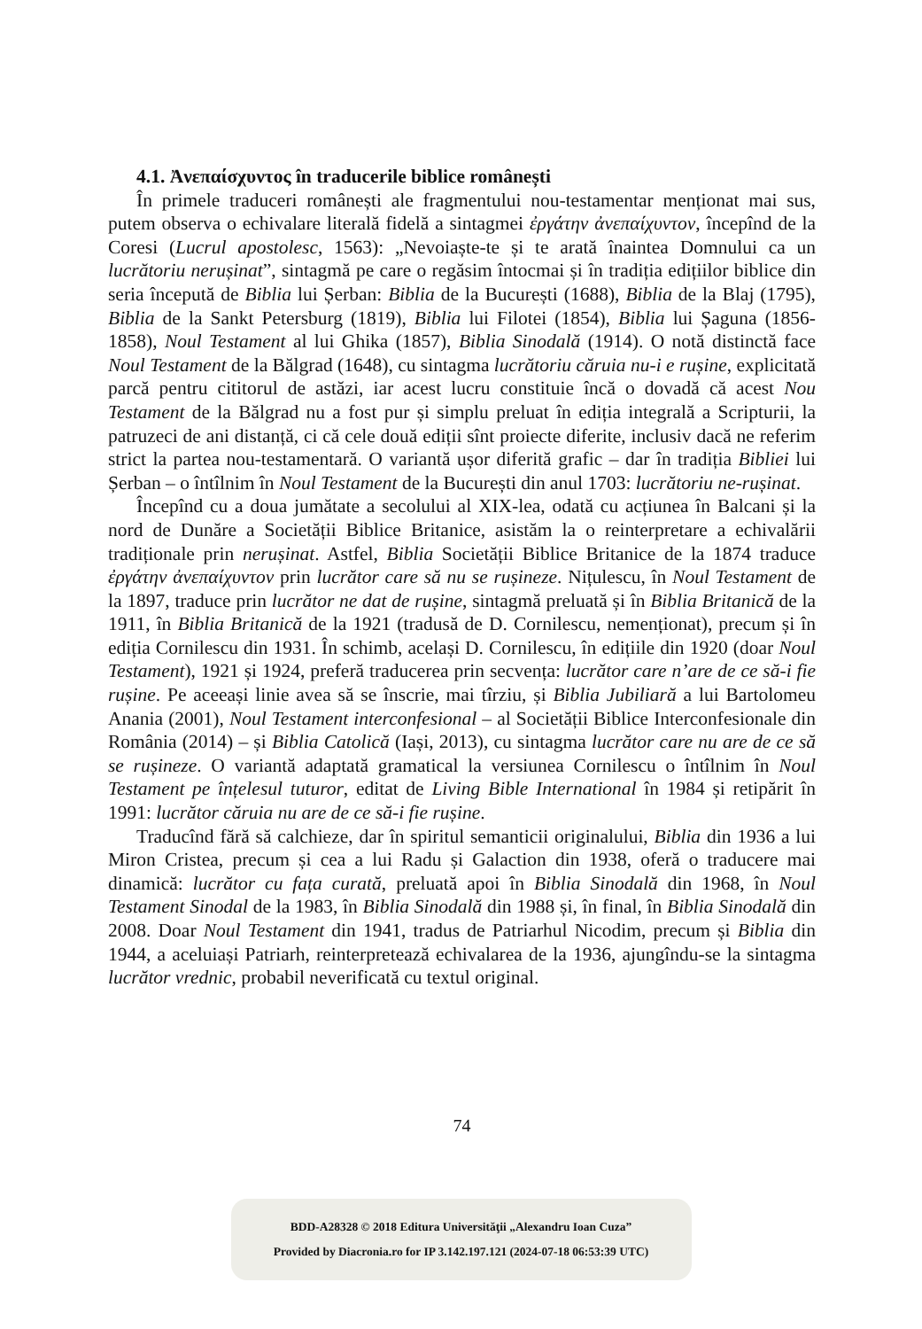4.1. Ἀνεπαίσχυντος în traducerile biblice românești
În primele traduceri românești ale fragmentului nou-testamentar menționat mai sus, putem observa o echivalare literală fidelă a sintagmei ἐργάτην ἀνεπαίχυντον, începînd de la Coresi (Lucrul apostolesc, 1563): „Nevoiaște-te și te arată înaintea Domnului ca un lucrătoriu nerușinat”, sintagmă pe care o regăsim întocmai și în tradiția edițiilor biblice din seria începută de Biblia lui Șerban: Biblia de la București (1688), Biblia de la Blaj (1795), Biblia de la Sankt Petersburg (1819), Biblia lui Filotei (1854), Biblia lui Șaguna (1856-1858), Noul Testament al lui Ghika (1857), Biblia Sinodală (1914). O notă distinctă face Noul Testament de la Bălgrad (1648), cu sintagma lucrătoriu căruia nu-i e rușine, explicitată parcă pentru cititorul de astăzi, iar acest lucru constituie încă o dovadă că acest Nou Testament de la Bălgrad nu a fost pur și simplu preluat în ediția integrală a Scripturii, la patruzeci de ani distanță, ci că cele două ediții sînt proiecte diferite, inclusiv dacă ne referim strict la partea nou-testamentară. O variantă ușor diferită grafic – dar în tradiția Bibliei lui Șerban – o întîlnim în Noul Testament de la București din anul 1703: lucrătoriu ne-rușinat.
Începînd cu a doua jumătate a secolului al XIX-lea, odată cu acțiunea în Balcani și la nord de Dunăre a Societății Biblice Britanice, asistăm la o reinterpretare a echivalării tradiționale prin nerușinat. Astfel, Biblia Societății Biblice Britanice de la 1874 traduce ἐργάτην ἀνεπαίχυντον prin lucrător care să nu se rușineze. Nițulescu, în Noul Testament de la 1897, traduce prin lucrător ne dat de rușine, sintagmă preluată și în Biblia Britanică de la 1911, în Biblia Britanică de la 1921 (tradusă de D. Cornilescu, nemenționat), precum și în ediția Cornilescu din 1931. În schimb, același D. Cornilescu, în edițiile din 1920 (doar Noul Testament), 1921 și 1924, preferă traducerea prin secvența: lucrător care n’are de ce să-i fie rușine. Pe aceeași linie avea să se înscrie, mai tîrziu, și Biblia Jubiliară a lui Bartolomeu Anania (2001), Noul Testament interconfesional – al Societății Biblice Interconfesionale din România (2014) – și Biblia Catolică (Iași, 2013), cu sintagma lucrător care nu are de ce să se rușineze. O variantă adaptată gramatical la versiunea Cornilescu o întîlnim în Noul Testament pe înțelesul tuturor, editat de Living Bible International în 1984 și retipărit în 1991: lucrător căruia nu are de ce să-i fie rușine.
Traducînd fără să calchieze, dar în spiritul semanticii originalului, Biblia din 1936 a lui Miron Cristea, precum și cea a lui Radu și Galaction din 1938, oferă o traducere mai dinamică: lucrător cu fața curată, preluată apoi în Biblia Sinodală din 1968, în Noul Testament Sinodal de la 1983, în Biblia Sinodală din 1988 și, în final, în Biblia Sinodală din 2008. Doar Noul Testament din 1941, tradus de Patriarhul Nicodim, precum și Biblia din 1944, a aceluiași Patriarh, reinterpretează echivalarea de la 1936, ajungîndu-se la sintagma lucrător vrednic, probabil neverificată cu textul original.
74
BDD-A28328 © 2018 Editura Universităţii „Alexandru Ioan Cuza”
Provided by Diacronia.ro for IP 3.142.197.121 (2024-07-18 06:53:39 UTC)